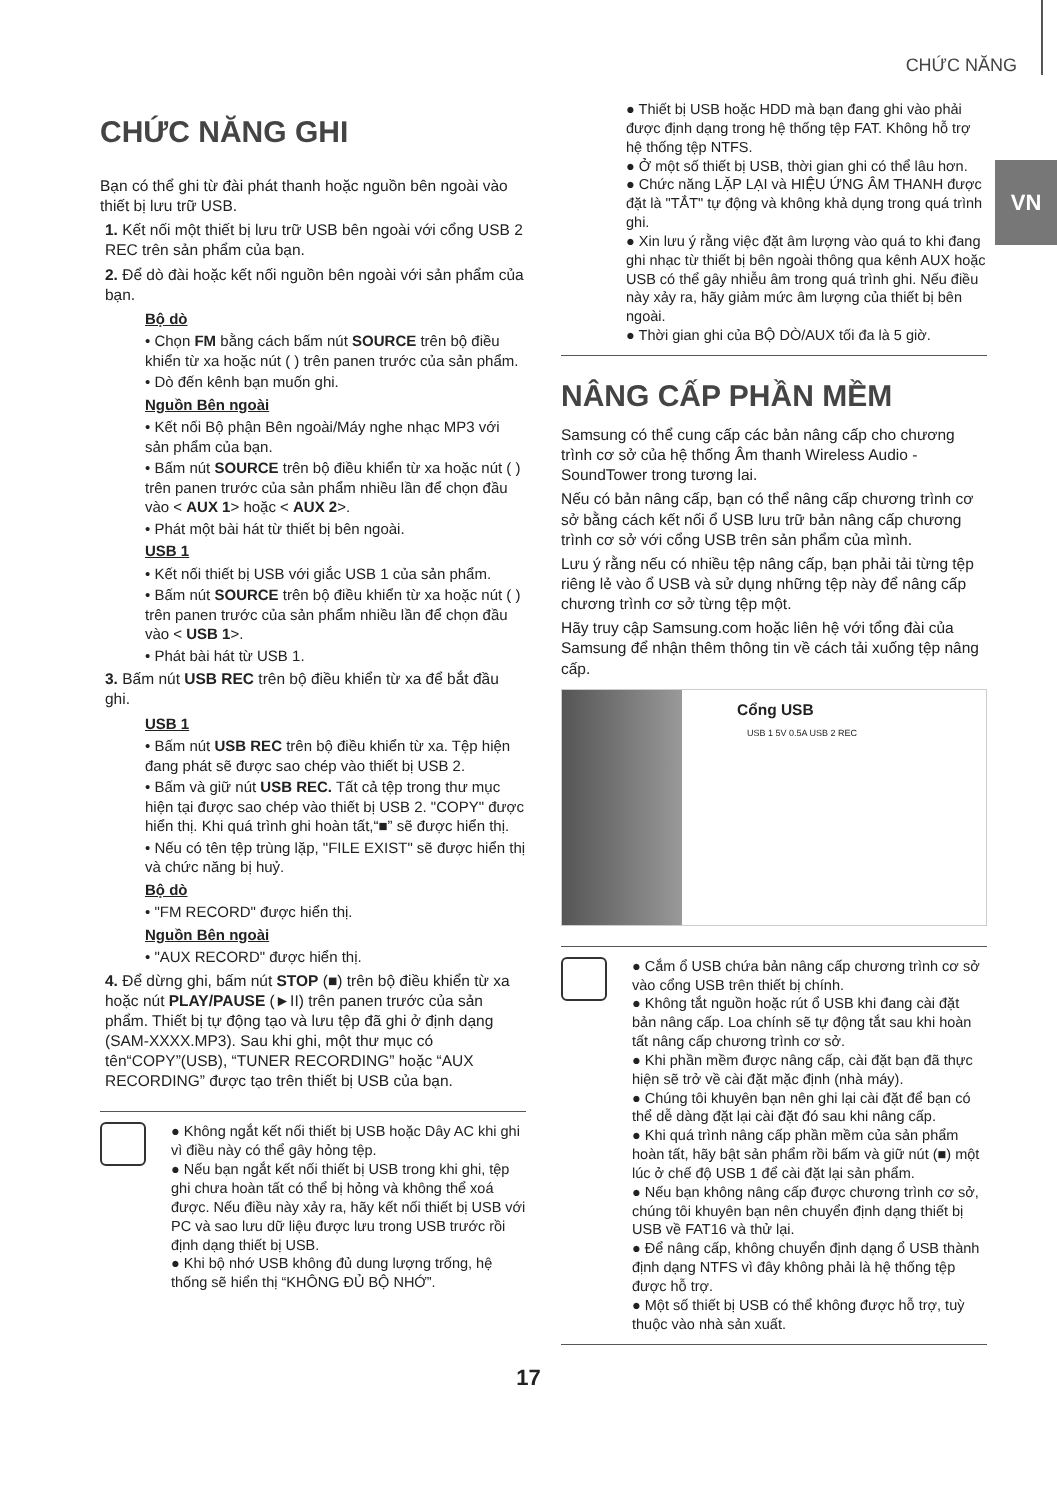CHỨC NĂNG
VN
CHỨC NĂNG GHI
Bạn có thể ghi từ đài phát thanh hoặc nguồn bên ngoài vào thiết bị lưu trữ USB.
1. Kết nối một thiết bị lưu trữ USB bên ngoài với cổng USB 2 REC trên sản phẩm của bạn.
2. Để dò đài hoặc kết nối nguồn bên ngoài với sản phẩm của bạn.
Bộ dò
• Chọn FM bằng cách bấm nút SOURCE trên bộ điều khiển từ xa hoặc nút ( ) trên panen trước của sản phẩm.
• Dò đến kênh bạn muốn ghi.
Nguồn Bên ngoài
• Kết nối Bộ phận Bên ngoài/Máy nghe nhạc MP3 với sản phẩm của bạn.
• Bấm nút SOURCE trên bộ điều khiển từ xa hoặc nút ( ) trên panen trước của sản phẩm nhiều lần để chọn đầu vào < AUX 1> hoặc < AUX 2>.
• Phát một bài hát từ thiết bị bên ngoài.
USB 1
• Kết nối thiết bị USB với giắc USB 1 của sản phẩm.
• Bấm nút SOURCE trên bộ điều khiển từ xa hoặc nút ( ) trên panen trước của sản phẩm nhiều lần để chọn đầu vào < USB 1>.
• Phát bài hát từ USB 1.
3. Bấm nút USB REC trên bộ điều khiển từ xa để bắt đầu ghi.
USB 1
• Bấm nút USB REC trên bộ điều khiển từ xa. Tệp hiện đang phát sẽ được sao chép vào thiết bị USB 2.
• Bấm và giữ nút USB REC. Tất cả tệp trong thư mục hiện tại được sao chép vào thiết bị USB 2. "COPY" được hiển thị. Khi quá trình ghi hoàn tất,“■” sẽ được hiển thị.
• Nếu có tên tệp trùng lặp, "FILE EXIST" sẽ được hiển thị và chức năng bị huỷ.
Bộ dò
• "FM RECORD" được hiển thị.
Nguồn Bên ngoài
• "AUX RECORD" được hiển thị.
4. Để dừng ghi, bấm nút STOP (■) trên bộ điều khiển từ xa hoặc nút PLAY/PAUSE (►II) trên panen trước của sản phẩm. Thiết bị tự động tạo và lưu tệp đã ghi ở định dạng (SAM-XXXX.MP3). Sau khi ghi, một thư mục có tên“COPY”(USB), “TUNER RECORDING” hoặc “AUX RECORDING” được tạo trên thiết bị USB của bạn.
● Không ngắt kết nối thiết bị USB hoặc Dây AC khi ghi vì điều này có thể gây hỏng tệp.
● Nếu bạn ngắt kết nối thiết bị USB trong khi ghi, tệp ghi chưa hoàn tất có thể bị hỏng và không thể xoá được. Nếu điều này xảy ra, hãy kết nối thiết bị USB với PC và sao lưu dữ liệu được lưu trong USB trước rồi định dạng thiết bị USB.
● Khi bộ nhớ USB không đủ dung lượng trống, hệ thống sẽ hiển thị “KHÔNG ĐỦ BỘ NHỚ”.
● Thiết bị USB hoặc HDD mà bạn đang ghi vào phải được định dạng trong hệ thống tệp FAT. Không hỗ trợ hệ thống tệp NTFS.
● Ở một số thiết bị USB, thời gian ghi có thể lâu hơn.
● Chức năng LẶP LẠI và HIỆU ỨNG ÂM THANH được đặt là "TẮT" tự động và không khả dụng trong quá trình ghi.
● Xin lưu ý rằng việc đặt âm lượng vào quá to khi đang ghi nhạc từ thiết bị bên ngoài thông qua kênh AUX hoặc USB có thể gây nhiễu âm trong quá trình ghi. Nếu điều này xảy ra, hãy giảm mức âm lượng của thiết bị bên ngoài.
● Thời gian ghi của BỘ DÒ/AUX tối đa là 5 giờ.
NÂNG CẤP PHẦN MỀM
Samsung có thể cung cấp các bản nâng cấp cho chương trình cơ sở của hệ thống Âm thanh Wireless Audio - SoundTower trong tương lai.
Nếu có bản nâng cấp, bạn có thể nâng cấp chương trình cơ sở bằng cách kết nối ổ USB lưu trữ bản nâng cấp chương trình cơ sở với cổng USB trên sản phẩm của mình.
Lưu ý rằng nếu có nhiều tệp nâng cấp, bạn phải tải từng tệp riêng lẻ vào ổ USB và sử dụng những tệp này để nâng cấp chương trình cơ sở từng tệp một.
Hãy truy cập Samsung.com hoặc liên hệ với tổng đài của Samsung để nhận thêm thông tin về cách tải xuống tệp nâng cấp.
Cổng USB
USB 1 5V 0.5A USB 2 REC
● Cắm ổ USB chứa bản nâng cấp chương trình cơ sở vào cổng USB trên thiết bị chính.
● Không tắt nguồn hoặc rút ổ USB khi đang cài đặt bản nâng cấp. Loa chính sẽ tự động tắt sau khi hoàn tất nâng cấp chương trình cơ sở.
● Khi phần mềm được nâng cấp, cài đặt bạn đã thực hiện sẽ trở về cài đặt mặc định (nhà máy).
● Chúng tôi khuyên bạn nên ghi lại cài đặt để bạn có thể dễ dàng đặt lại cài đặt đó sau khi nâng cấp.
● Khi quá trình nâng cấp phần mềm của sản phẩm hoàn tất, hãy bật sản phẩm rồi bấm và giữ nút (■) một lúc ở chế độ USB 1 để cài đặt lại sản phẩm.
● Nếu bạn không nâng cấp được chương trình cơ sở, chúng tôi khuyên bạn nên chuyển định dạng thiết bị USB về FAT16 và thử lại.
● Để nâng cấp, không chuyển định dạng ổ USB thành định dạng NTFS vì đây không phải là hệ thống tệp được hỗ trợ.
● Một số thiết bị USB có thể không được hỗ trợ, tuỳ thuộc vào nhà sản xuất.
17